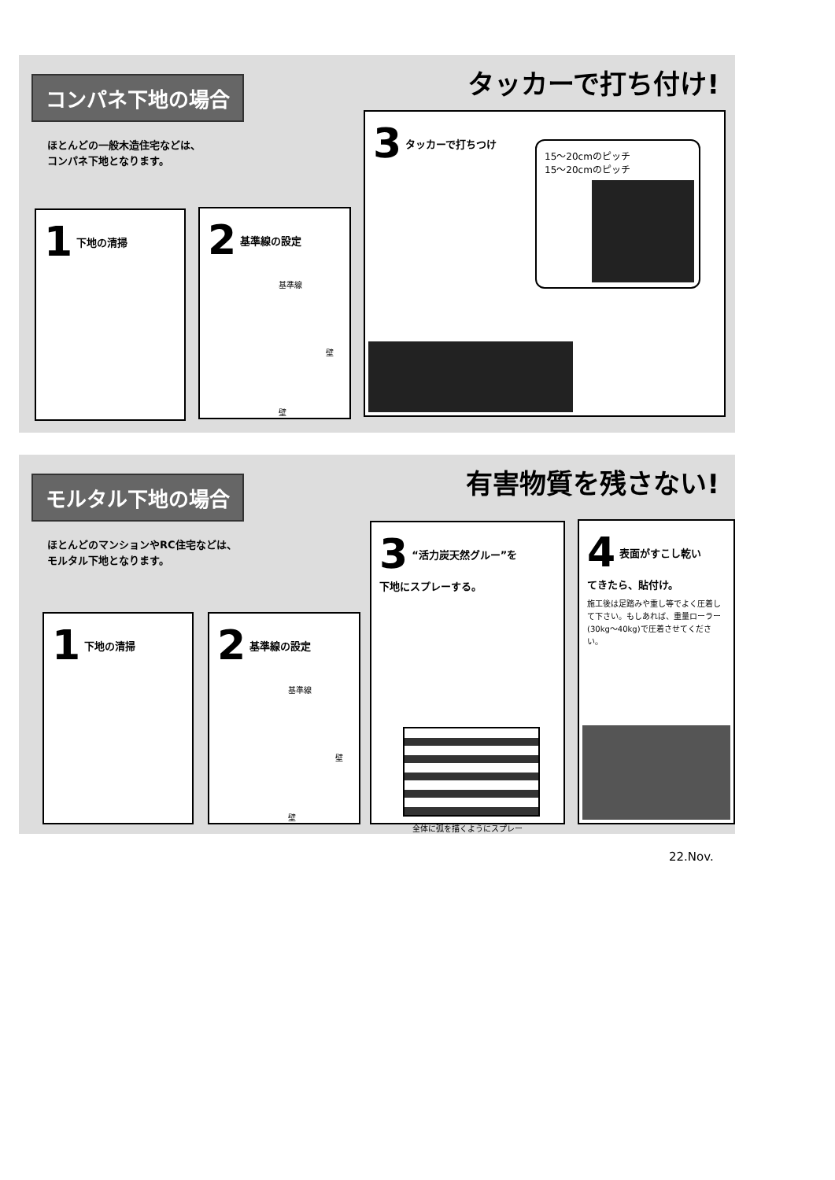コンパネ下地の場合
タッカーで打ち付け!
ほとんどの一般木造住宅などは、
コンパネ下地となります。
1 下地の清掃
2 基準線の設定
基準線
壁
壁
3 タッカーで打ちつけ
15〜20cmのピッチ
15〜20cmのピッチ
モルタル下地の場合
有害物質を残さない!
ほとんどのマンションやRC住宅などは、
モルタル下地となります。
1 下地の清掃
2 基準線の設定
基準線
壁
壁
3 “活力炭天然グルー”を
下地にスプレーする。
全体に弧を描くようにスプレー
4 表面がすこし乾い
てきたら、貼付け。
施工後は足踏みや重し等でよく圧着して下さい。もしあれば、重量ローラー(30kg〜40kg)で圧着させてください。
22.Nov.